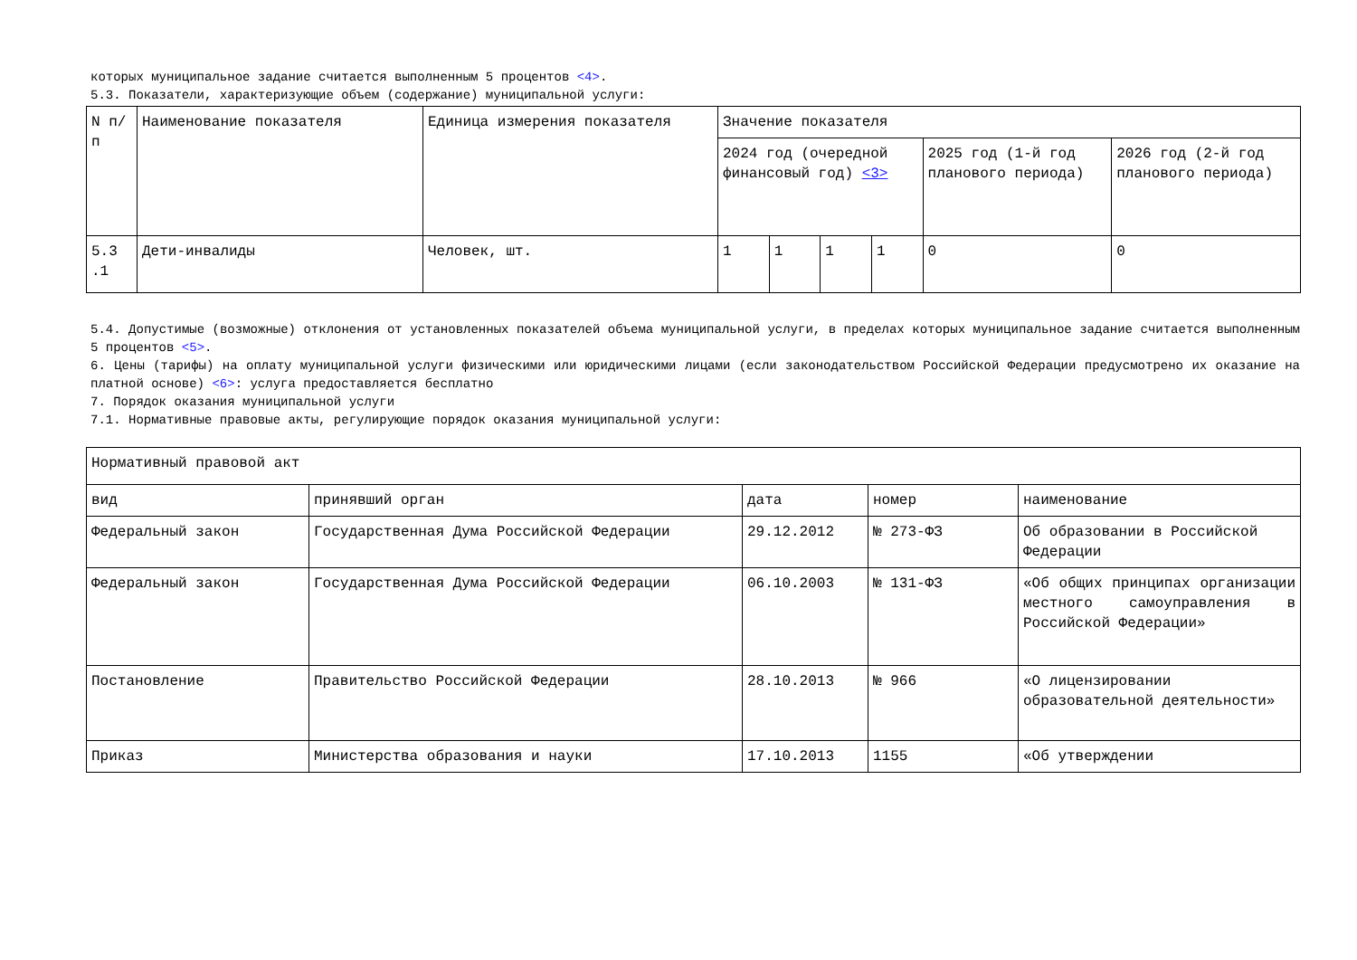которых муниципальное задание считается выполненным 5 процентов <4>.
5.3. Показатели, характеризующие объем (содержание) муниципальной услуги:
| N п/п | Наименование показателя | Единица измерения показателя | Значение показателя | | | | | |
| --- | --- | --- | --- | --- | --- | --- | --- | --- |
| | | | 2024 год (очередной финансовый год) <3> | | | | 2025 год (1-й год планового периода) | 2026 год (2-й год планового периода) |
| 5.3 .1 | Дети-инвалиды | Человек, шт. | 1 | 1 | 1 | 1 | 0 | 0 |
5.4. Допустимые (возможные) отклонения от установленных показателей объема муниципальной услуги, в пределах которых муниципальное задание считается выполненным 5 процентов <5>.
6. Цены (тарифы) на оплату муниципальной услуги физическими или юридическими лицами (если законодательством Российской Федерации предусмотрено их оказание на платной основе) <6>: услуга предоставляется бесплатно
7. Порядок оказания муниципальной услуги
7.1. Нормативные правовые акты, регулирующие порядок оказания муниципальной услуги:
| Нормативный правовой акт | | | | |
| --- | --- | --- | --- | --- |
| вид | принявший орган | дата | номер | наименование |
| Федеральный закон | Государственная Дума Российской Федерации | 29.12.2012 | № 273-ФЗ | Об образовании в Российской Федерации |
| Федеральный закон | Государственная Дума Российской Федерации | 06.10.2003 | № 131-ФЗ | «Об общих принципах организации местного самоуправления в Российской Федерации» |
| Постановление | Правительство Российской Федерации | 28.10.2013 | № 966 | «О лицензировании образовательной деятельности» |
| Приказ | Министерства образования и науки | 17.10.2013 | 1155 | «Об утверждении |